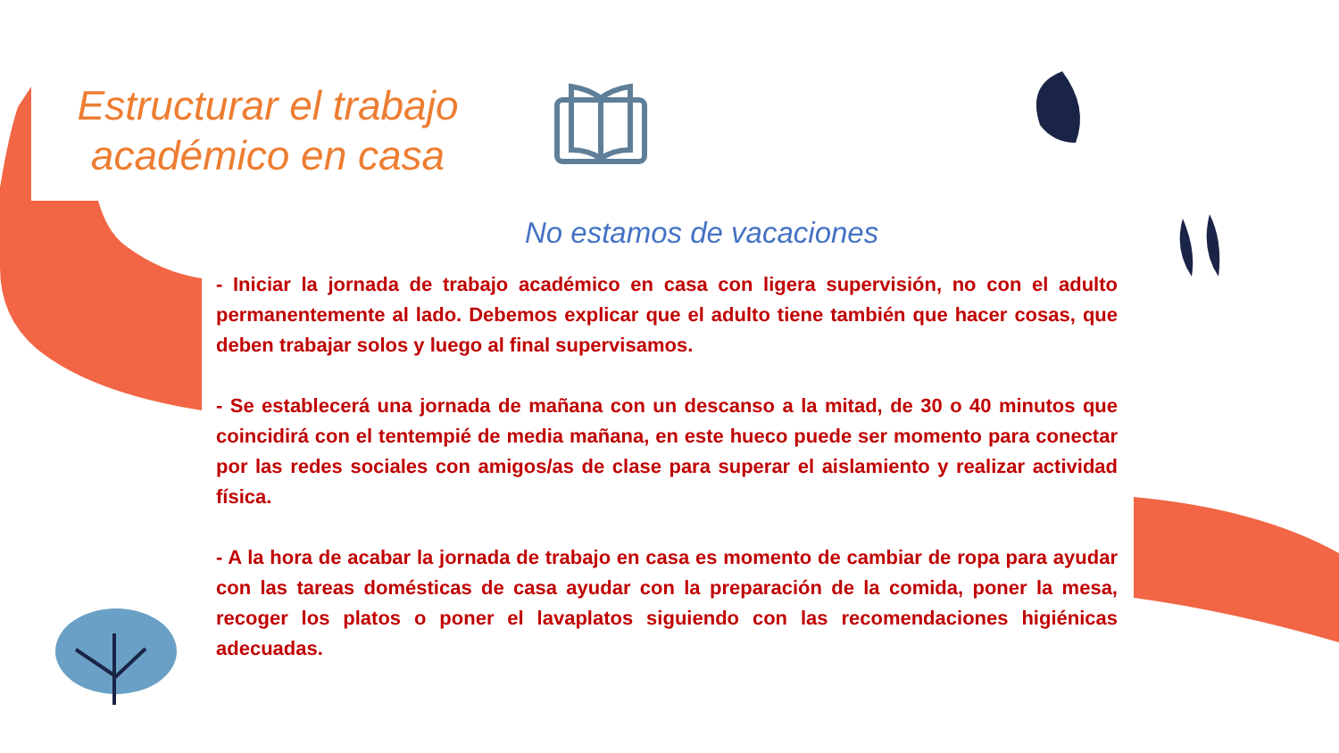Estructurar el trabajo académico en casa
No estamos de vacaciones
- Iniciar la jornada de trabajo académico en casa con ligera supervisión, no con el adulto permanentemente al lado. Debemos explicar que el adulto tiene también que hacer cosas, que deben trabajar solos y luego al final supervisamos.
- Se establecerá una jornada de mañana con un descanso a la mitad, de 30 o 40 minutos que coincidirá con el tentempié de media mañana, en este hueco puede ser momento para conectar por las redes sociales con amigos/as de clase para superar el aislamiento y realizar actividad física.
- A la hora de acabar la jornada de trabajo en casa es momento de cambiar de ropa para ayudar con las tareas domésticas de casa ayudar con la preparación de la comida, poner la mesa, recoger los platos o poner el lavaplatos siguiendo con las recomendaciones higiénicas adecuadas.